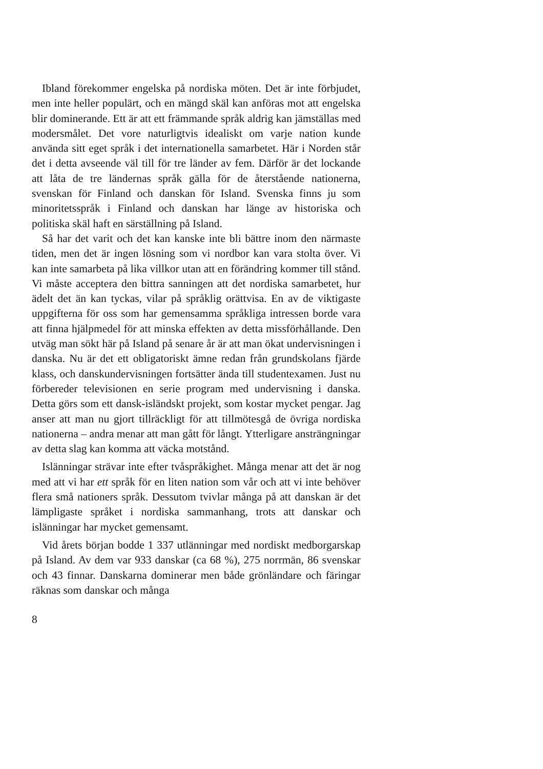Ibland förekommer engelska på nordiska möten. Det är inte förbjudet, men inte heller populärt, och en mängd skäl kan anföras mot att engelska blir dominerande. Ett är att ett främmande språk aldrig kan jämställas med modersmålet. Det vore naturligtvis idealiskt om varje nation kunde använda sitt eget språk i det internationella samarbetet. Här i Norden står det i detta avseende väl till för tre länder av fem. Därför är det lockande att låta de tre ländernas språk gälla för de återstående nationerna, svenskan för Finland och danskan för Island. Svenska finns ju som minoritetsspråk i Finland och danskan har länge av historiska och politiska skäl haft en särställning på Island.
Så har det varit och det kan kanske inte bli bättre inom den närmaste tiden, men det är ingen lösning som vi nordbor kan vara stolta över. Vi kan inte samarbeta på lika villkor utan att en förändring kommer till stånd. Vi måste acceptera den bittra sanningen att det nordiska samarbetet, hur ädelt det än kan tyckas, vilar på språklig orättvisa. En av de viktigaste uppgifterna för oss som har gemensamma språkliga intressen borde vara att finna hjälpmedel för att minska effekten av detta missförhållande. Den utväg man sökt här på Island på senare år är att man ökat undervisningen i danska. Nu är det ett obligatoriskt ämne redan från grundskolans fjärde klass, och danskundervisningen fortsätter ända till studentexamen. Just nu förbereder televisionen en serie program med undervisning i danska. Detta görs som ett dansk-isländskt projekt, som kostar mycket pengar. Jag anser att man nu gjort tillräckligt för att tillmötesgå de övriga nordiska nationerna – andra menar att man gått för långt. Ytterligare ansträngningar av detta slag kan komma att väcka motstånd.
Islänningar strävar inte efter tvåspråkighet. Många menar att det är nog med att vi har ett språk för en liten nation som vår och att vi inte behöver flera små nationers språk. Dessutom tvivlar många på att danskan är det lämpligaste språket i nordiska sammanhang, trots att danskar och islänningar har mycket gemensamt.
Vid årets början bodde 1 337 utlänningar med nordiskt medborgarskap på Island. Av dem var 933 danskar (ca 68 %), 275 norrmän, 86 svenskar och 43 finnar. Danskarna dominerar men både grönländare och färingar räknas som danskar och många
8